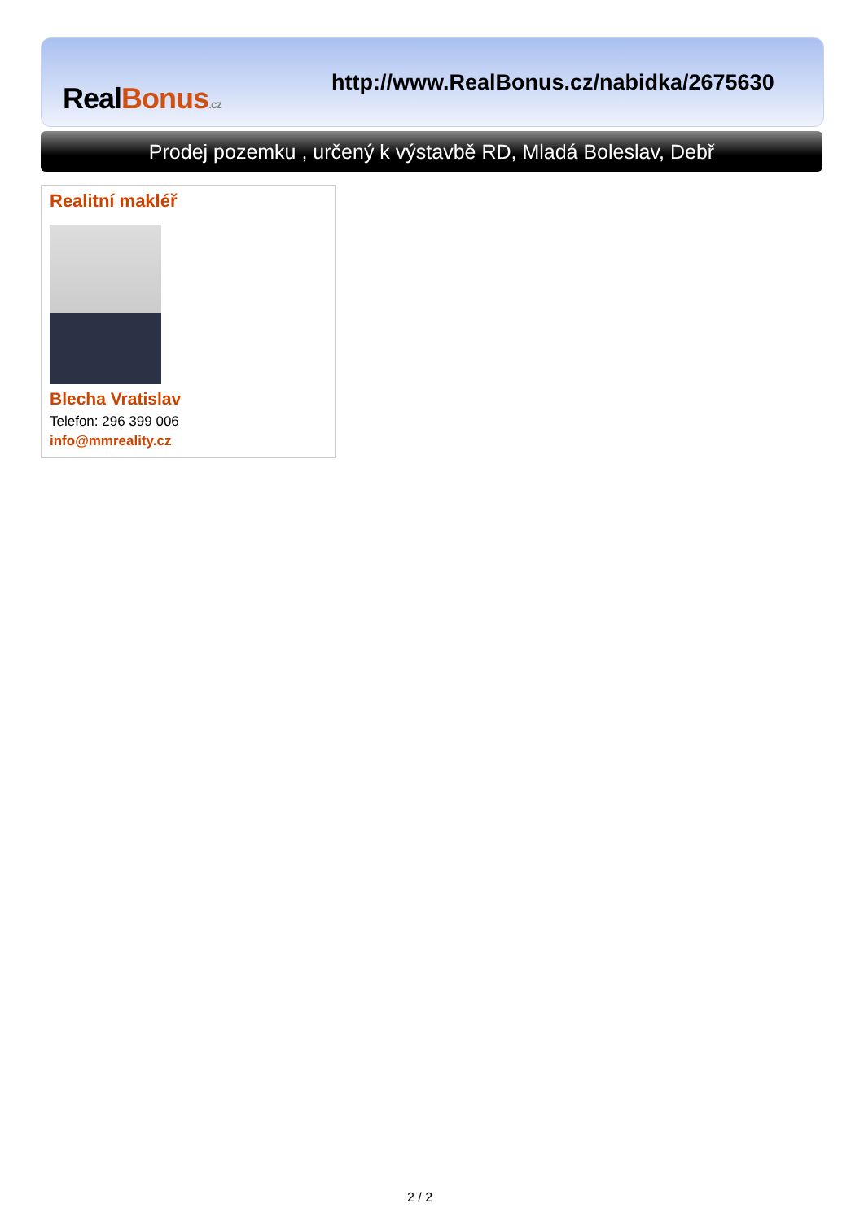RealBonus.cz
http://www.RealBonus.cz/nabidka/2675630
Prodej pozemku , určený k výstavbě RD, Mladá Boleslav, Debř
Realitní makléř
Blecha Vratislav
Telefon: 296 399 006
info@mmreality.cz
2 / 2